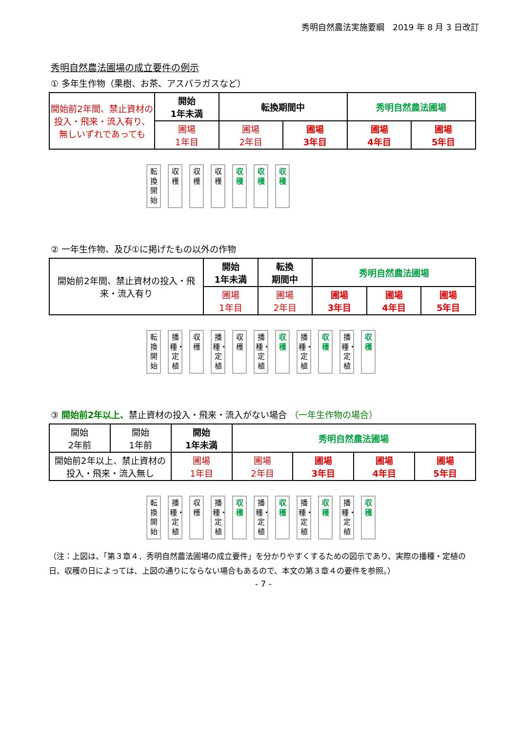秀明自然農法実施要綱　2019 年 8 月 3 日改訂
秀明自然農法圃場の成立要件の例示
① 多年生作物（果樹、お茶、アスパラガスなど）
| 開始前2年間、禁止資材の投入・飛来・流入有り、無しいずれであっても | 開始 1年未満 | 転換期間中 | | 秀明自然農法圃場 | |
| | 圃場 1年目 | 圃場 2年目 | 圃場 3年目 | 圃場 4年目 | 圃場 5年目 |
転換開始
収穫
収穫
収穫
収穫
収穫
収穫
② 一年生作物、及び①に掲げたもの以外の作物
| 開始前2年間、禁止資材の投入・飛来・流入有り | 開始 1年未満 | 転換 期間中 | 秀明自然農法圃場 | | |
| | 圃場 1年目 | 圃場 2年目 | 圃場 3年目 | 圃場 4年目 | 圃場 5年目 |
転換開始
播種・定植
収穫
播種・定植
収穫
播種・定植
収穫
播種・定植
収穫
播種・定植
収穫
③ 開始前2年以上、禁止資材の投入・飛来・流入がない場合 （一年生作物の場合）
| 開始 2年前 | 開始 1年前 | 開始 1年未満 | 秀明自然農法圃場 | | | |
| 開始前2年以上、禁止資材の投入・飛来・流入無し | | 圃場 1年目 | 圃場 2年目 | 圃場 3年目 | 圃場 4年目 | 圃場 5年目 |
転換開始
播種・定植
収穫
播種・定植
収穫
播種・定植
収穫
播種・定植
収穫
播種・定植
収穫
（注：上図は、「第３章４．秀明自然農法圃場の成立要件」を分かりやすくするための図示であり、実際の播種・定植の日、収穫の日によっては、上図の通りにならない場合もあるので、本文の第３章４の要件を参照。）
- 7 -